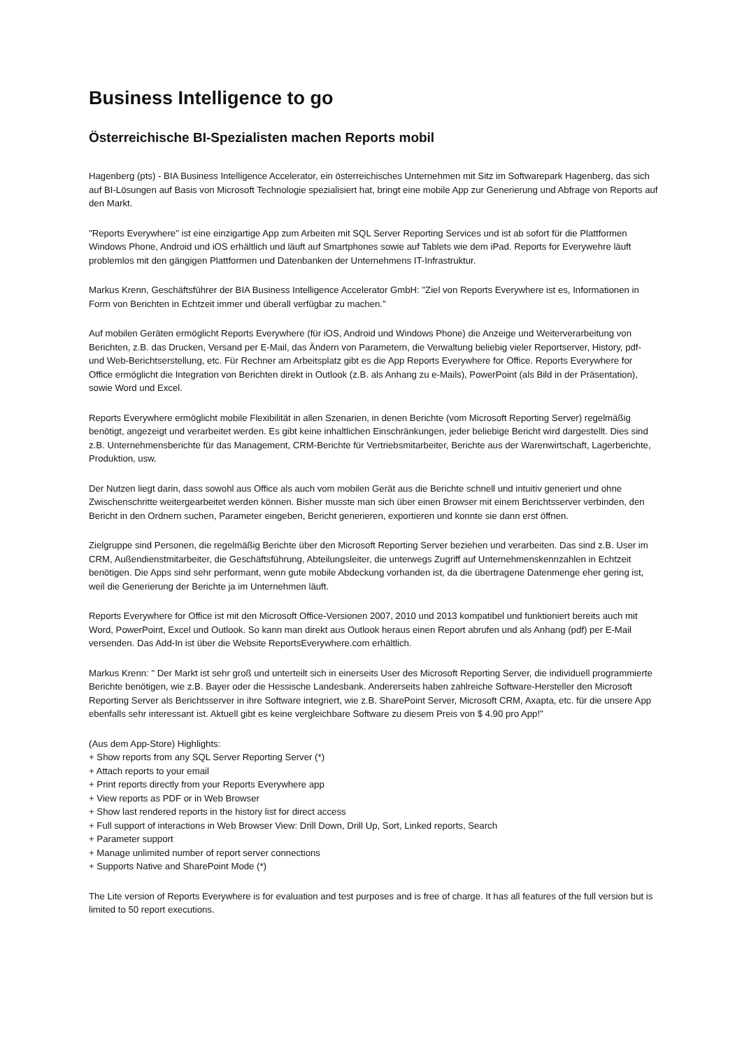Business Intelligence to go
Österreichische BI-Spezialisten machen Reports mobil
Hagenberg (pts) - BIA Business Intelligence Accelerator, ein österreichisches Unternehmen mit Sitz im Softwarepark Hagenberg, das sich auf BI-Lösungen auf Basis von Microsoft Technologie spezialisiert hat, bringt eine mobile App zur Generierung und Abfrage von Reports auf den Markt.
"Reports Everywhere" ist eine einzigartige App zum Arbeiten mit SQL Server Reporting Services und ist ab sofort für die Plattformen Windows Phone, Android und iOS erhältlich und läuft auf Smartphones sowie auf Tablets wie dem iPad. Reports for Everywehre läuft problemlos mit den gängigen Plattformen und Datenbanken der Unternehmens IT-Infrastruktur.
Markus Krenn, Geschäftsführer der BIA Business Intelligence Accelerator GmbH: "Ziel von Reports Everywhere ist es, Informationen in Form von Berichten in Echtzeit immer und überall verfügbar zu machen."
Auf mobilen Geräten ermöglicht Reports Everywhere (für iOS, Android und Windows Phone) die Anzeige und Weiterverarbeitung von Berichten, z.B. das Drucken, Versand per E-Mail, das Ändern von Parametern, die Verwaltung beliebig vieler Reportserver, History, pdf- und Web-Berichtserstellung, etc. Für Rechner am Arbeitsplatz gibt es die App Reports Everywhere for Office. Reports Everywhere for Office ermöglicht die Integration von Berichten direkt in Outlook (z.B. als Anhang zu e-Mails), PowerPoint (als Bild in der Präsentation), sowie Word und Excel.
Reports Everywhere ermöglicht mobile Flexibilität in allen Szenarien, in denen Berichte (vom Microsoft Reporting Server) regelmäßig benötigt, angezeigt und verarbeitet werden. Es gibt keine inhaltlichen Einschränkungen, jeder beliebige Bericht wird dargestellt. Dies sind z.B. Unternehmensberichte für das Management, CRM-Berichte für Vertriebsmitarbeiter, Berichte aus der Warenwirtschaft, Lagerberichte, Produktion, usw.
Der Nutzen liegt darin, dass sowohl aus Office als auch vom mobilen Gerät aus die Berichte schnell und intuitiv generiert und ohne Zwischenschritte weitergearbeitet werden können. Bisher musste man sich über einen Browser mit einem Berichtsserver verbinden, den Bericht in den Ordnern suchen, Parameter eingeben, Bericht generieren, exportieren und konnte sie dann erst öffnen.
Zielgruppe sind Personen, die regelmäßig Berichte über den Microsoft Reporting Server beziehen und verarbeiten. Das sind z.B. User im CRM, Außendienstmitarbeiter, die Geschäftsführung, Abteilungsleiter, die unterwegs Zugriff auf Unternehmenskennzahlen in Echtzeit benötigen. Die Apps sind sehr performant, wenn gute mobile Abdeckung vorhanden ist, da die übertragene Datenmenge eher gering ist, weil die Generierung der Berichte ja im Unternehmen läuft.
Reports Everywhere for Office ist mit den Microsoft Office-Versionen 2007, 2010 und 2013 kompatibel und funktioniert bereits auch mit Word, PowerPoint, Excel und Outlook. So kann man direkt aus Outlook heraus einen Report abrufen und als Anhang (pdf) per E-Mail versenden. Das Add-In ist über die Website ReportsEverywhere.com erhältlich.
Markus Krenn: " Der Markt ist sehr groß und unterteilt sich in einerseits User des Microsoft Reporting Server, die individuell programmierte Berichte benötigen, wie z.B. Bayer oder die Hessische Landesbank. Andererseits haben zahlreiche Software-Hersteller den Microsoft Reporting Server als Berichtsserver in ihre Software integriert, wie z.B. SharePoint Server, Microsoft CRM, Axapta, etc. für die unsere App ebenfalls sehr interessant ist. Aktuell gibt es keine vergleichbare Software zu diesem Preis von $ 4.90 pro App!"
(Aus dem App-Store) Highlights:
+ Show reports from any SQL Server Reporting Server (*)
+ Attach reports to your email
+ Print reports directly from your Reports Everywhere app
+ View reports as PDF or in Web Browser
+ Show last rendered reports in the history list for direct access
+ Full support of interactions in Web Browser View: Drill Down, Drill Up, Sort, Linked reports, Search
+ Parameter support
+ Manage unlimited number of report server connections
+ Supports Native and SharePoint Mode (*)
The Lite version of Reports Everywhere is for evaluation and test purposes and is free of charge. It has all features of the full version but is limited to 50 report executions.